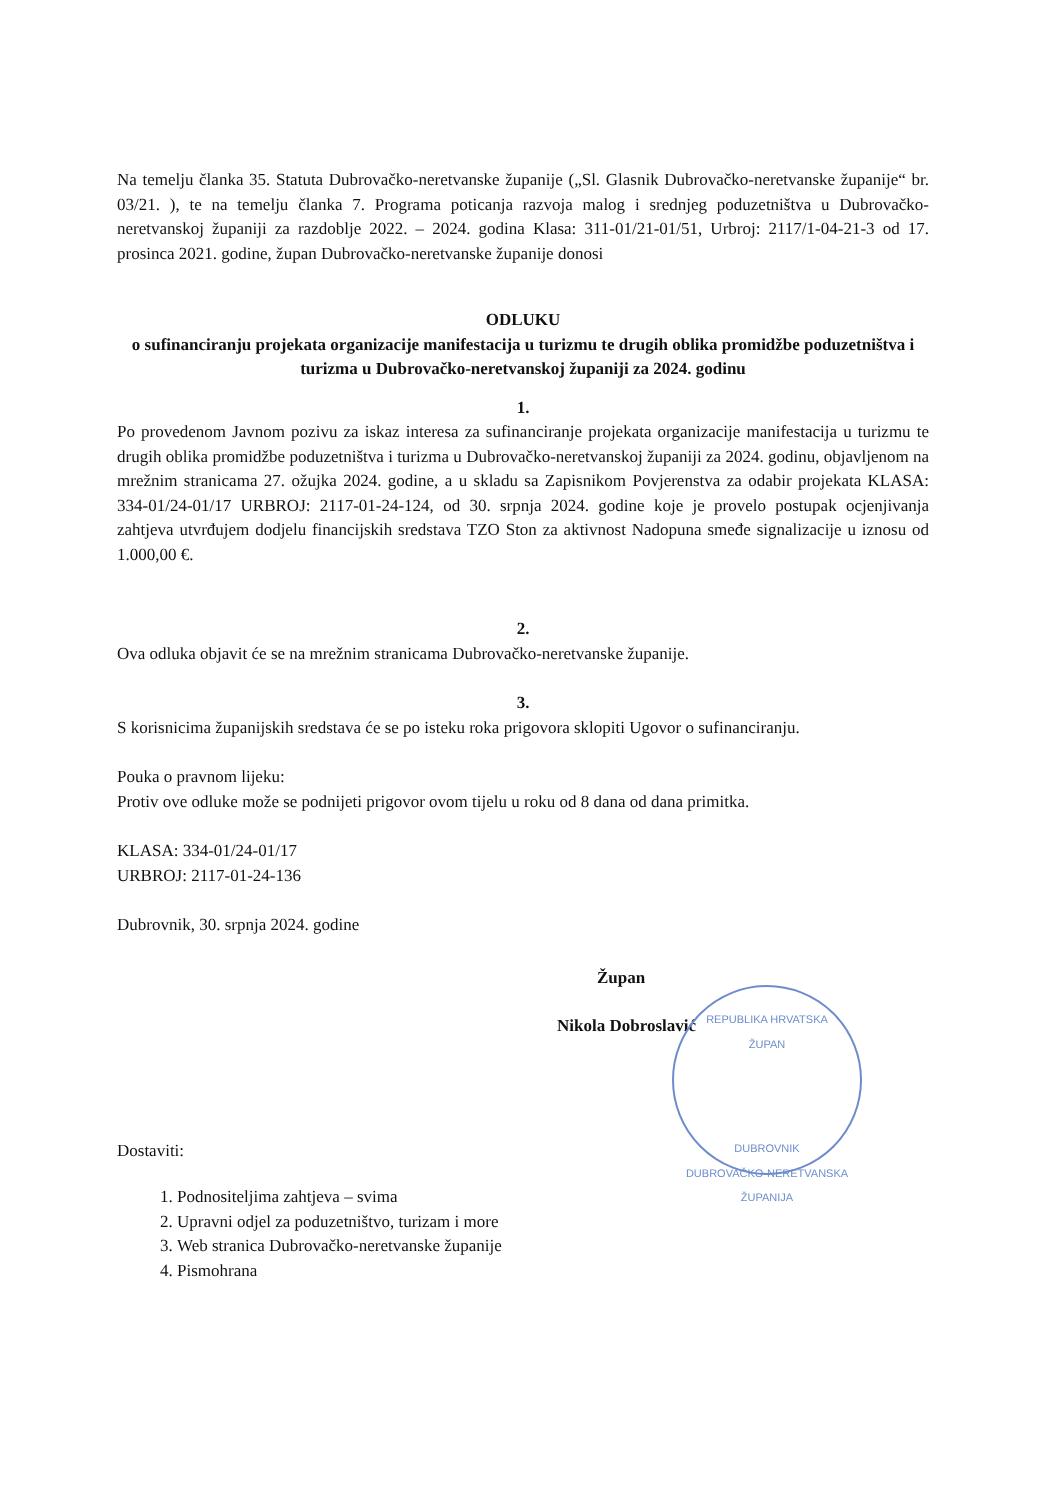Na temelju članka 35. Statuta Dubrovačko-neretvanske županije („Sl. Glasnik Dubrovačko-neretvanske županije“ br. 03/21. ), te na temelju članka 7. Programa poticanja razvoja malog i srednjeg poduzetništva u Dubrovačko-neretvanskoj županiji za razdoblje 2022. – 2024. godina Klasa: 311-01/21-01/51, Urbroj: 2117/1-04-21-3 od 17. prosinca 2021. godine, župan Dubrovačko-neretvanske županije donosi
ODLUKU
o sufinanciranju projekata organizacije manifestacija u turizmu te drugih oblika promidžbe poduzetništva i turizma u Dubrovačko-neretvanskoj županiji za 2024. godinu
1.
Po provedenom Javnom pozivu za iskaz interesa za sufinanciranje projekata organizacije manifestacija u turizmu te drugih oblika promidžbe poduzetništva i turizma u Dubrovačko-neretvanskoj županiji za 2024. godinu, objavljenom na mrežnim stranicama 27. ožujka 2024. godine, a u skladu sa Zapisnikom Povjerenstva za odabir projekata KLASA: 334-01/24-01/17 URBROJ: 2117-01-24-124, od 30. srpnja 2024. godine koje je provelo postupak ocjenjivanja zahtjeva utvrđujem dodjelu financijskih sredstava TZO Ston za aktivnost Nadopuna smeđe signalizacije u iznosu od 1.000,00 €.
2.
Ova odluka objavit će se na mrežnim stranicama Dubrovačko-neretvanske županije.
3.
S korisnicima županijskih sredstava će se po isteku roka prigovora sklopiti Ugovor o sufinanciranju.
Pouka o pravnom lijeku:
Protiv ove odluke može se podnijeti prigovor ovom tijelu u roku od 8 dana od dana primitka.
KLASA: 334-01/24-01/17
URBROJ: 2117-01-24-136
Dubrovnik, 30. srpnja 2024. godine
Župan
Nikola Dobroslavić
Dostaviti:
1. Podnositeljima zahtjeva – svima
2. Upravni odjel za poduzetništvo, turizam i more
3. Web stranica Dubrovačko-neretvanske županije
4. Pismohrana
REPUBLIKA HRVATSKA
ŽUPAN
DUBROVNIK
DUBROVAČKO-NERETVANSKA ŽUPANIJA